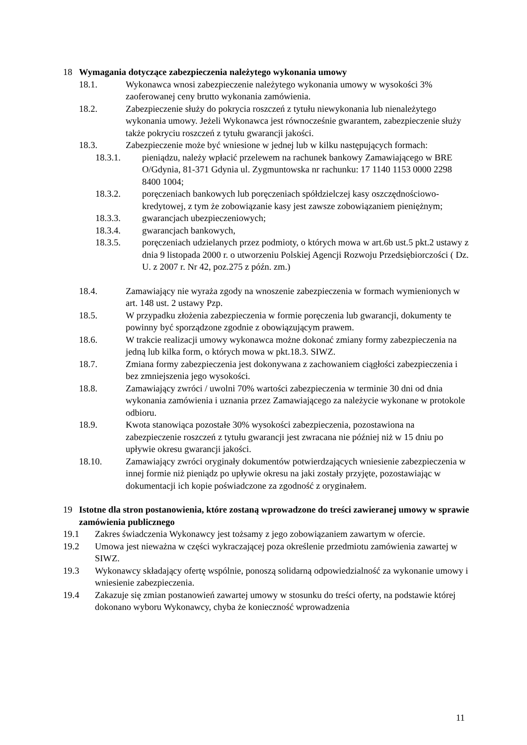18 Wymagania dotyczące zabezpieczenia należytego wykonania umowy
18.1. Wykonawca wnosi zabezpieczenie należytego wykonania umowy w wysokości 3% zaoferowanej ceny brutto wykonania zamówienia.
18.2. Zabezpieczenie służy do pokrycia roszczeń z tytułu niewykonania lub nienależytego wykonania umowy. Jeżeli Wykonawca jest równocześnie gwarantem, zabezpieczenie służy także pokryciu roszczeń z tytułu gwarancji jakości.
18.3. Zabezpieczenie może być wniesione w jednej lub w kilku następujących formach:
18.3.1. pieniądzu, należy wpłacić przelewem na rachunek bankowy Zamawiającego w BRE O/Gdynia, 81-371 Gdynia ul. Zygmuntowska nr rachunku: 17 1140 1153 0000 2298 8400 1004;
18.3.2. poręczeniach bankowych lub poręczeniach spółdzielczej kasy oszczędnościowo-kredytowej, z tym że zobowiązanie kasy jest zawsze zobowiązaniem pieniężnym;
18.3.3. gwarancjach ubezpieczeniowych;
18.3.4. gwarancjach bankowych,
18.3.5. poręczeniach udzielanych przez podmioty, o których mowa w art.6b ust.5 pkt.2 ustawy z dnia 9 listopada 2000 r. o utworzeniu Polskiej Agencji Rozwoju Przedsiębiorczości ( Dz. U. z 2007 r. Nr 42, poz.275 z późn. zm.)
18.4. Zamawiający nie wyraża zgody na wnoszenie zabezpieczenia w formach wymienionych w art. 148 ust. 2 ustawy Pzp.
18.5. W przypadku złożenia zabezpieczenia w formie poręczenia lub gwarancji, dokumenty te powinny być sporządzone zgodnie z obowiązującym prawem.
18.6. W trakcie realizacji umowy wykonawca możne dokonać zmiany formy zabezpieczenia na jedną lub kilka form, o których mowa w pkt.18.3. SIWZ.
18.7. Zmiana formy zabezpieczenia jest dokonywana z zachowaniem ciągłości zabezpieczenia i bez zmniejszenia jego wysokości.
18.8. Zamawiający zwróci / uwolni 70% wartości zabezpieczenia w terminie 30 dni od dnia wykonania zamówienia i uznania przez Zamawiającego za należycie wykonane w protokole odbioru.
18.9. Kwota stanowiąca pozostałe 30% wysokości zabezpieczenia, pozostawiona na zabezpieczenie roszczeń z tytułu gwarancji jest zwracana nie później niż w 15 dniu po upływie okresu gwarancji jakości.
18.10. Zamawiający zwróci oryginały dokumentów potwierdzających wniesienie zabezpieczenia w innej formie niż pieniądz po upływie okresu na jaki zostały przyjęte, pozostawiając w dokumentacji ich kopie poświadczone za zgodność z oryginałem.
19 Istotne dla stron postanowienia, które zostaną wprowadzone do treści zawieranej umowy w sprawie zamówienia publicznego
19.1 Zakres świadczenia Wykonawcy jest tożsamy z jego zobowiązaniem zawartym w ofercie.
19.2 Umowa jest nieważna w części wykraczającej poza określenie przedmiotu zamówienia zawartej w SIWZ.
19.3 Wykonawcy składający ofertę wspólnie, ponoszą solidarną odpowiedzialność za wykonanie umowy i wniesienie zabezpieczenia.
19.4 Zakazuje się zmian postanowień zawartej umowy w stosunku do treści oferty, na podstawie której dokonano wyboru Wykonawcy, chyba że konieczność wprowadzenia
11